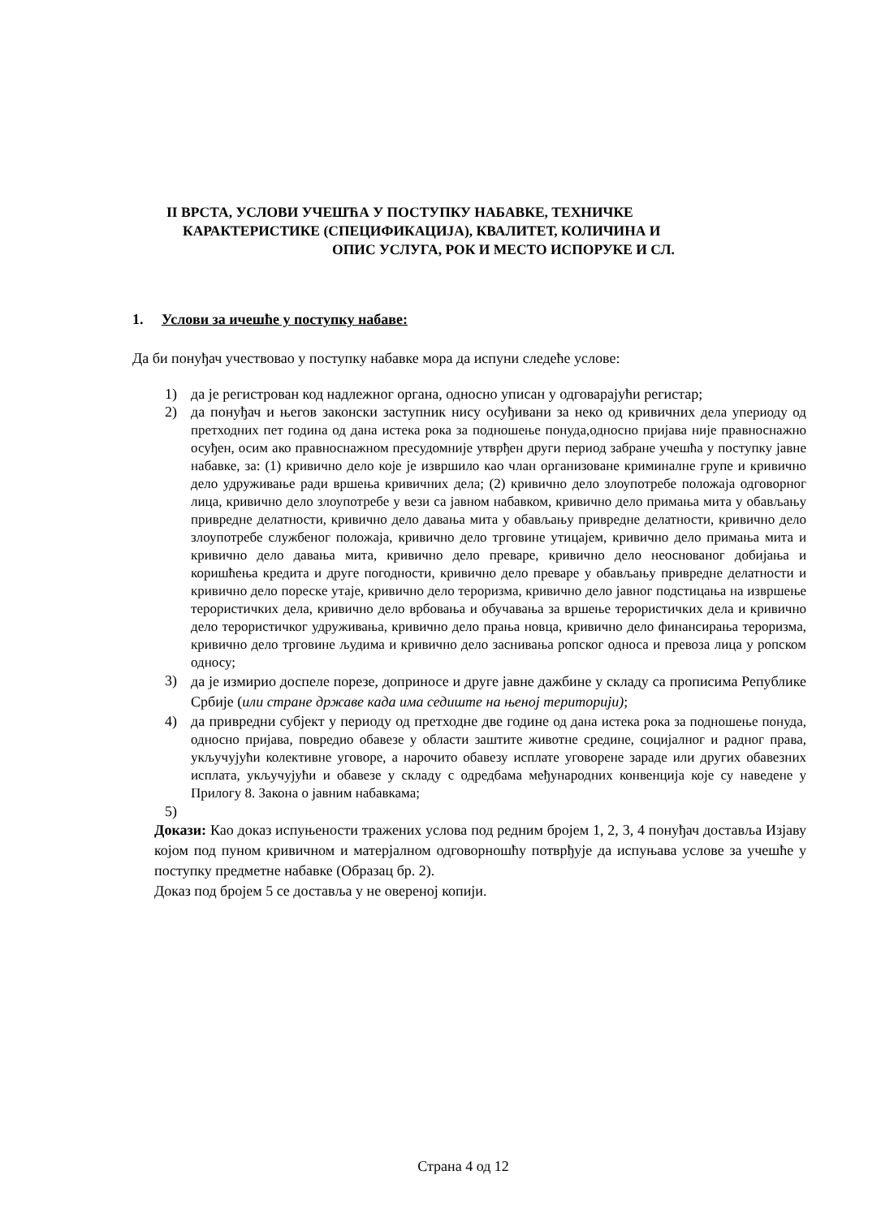II ВРСТА, УСЛОВИ УЧЕШЋА У ПОСТУПКУ НАБАВКЕ, ТЕХНИЧКЕ
КАРАКТЕРИСТИКЕ (СПЕЦИФИКАЦИЈА), КВАЛИТЕТ, КОЛИЧИНА И
ОПИС УСЛУГА, РОК И МЕСТО ИСПОРУКЕ И СЛ.
1. Услови за ичешће у поступку набаве:
Да би понуђач учествовао у поступку набавке мора да испуни следеће услове:
1) да је регистрован код надлежног органа, односно уписан у одговарајући регистар;
2) да понуђач и његов законски заступник нису осуђивани за неко од кривичних дела упериоду од претходних пет година од дана истека рока за подношење понуда,односно пријава није правноснажно осуђен, осим ако правноснажном пресудомније утврђен други период забране учешћа у поступку јавне набавке, за: (1) кривично дело које је извршило као члан организоване криминалне групе и кривично дело удруживање ради вршења кривичних дела; (2) кривично дело злоупотребе положаја одговорног лица, кривично дело злоупотребе у вези са јавном набавком, кривично дело примања мита у обављању привредне делатности, кривично дело давања мита у обављању привредне делатности, кривично дело злоупотребе службеног положаја, кривично дело трговине утицајем, кривично дело примања мита и кривично дело давања мита, кривично дело преваре, кривично дело неоснованог добијања и коришћења кредита и друге погодности, кривично дело преваре у обављању привредне делатности и кривично дело пореске утаје, кривично дело тероризма, кривично дело јавног подстицања на извршење терористичких дела, кривично дело врбовања и обучавања за вршење терористичких дела и кривично дело терористичког удруживања, кривично дело прања новца, кривично дело финансирања тероризма, кривично дело трговине људима и кривично дело заснивања ропског односа и превоза лица у ропском односу;
3) да је измирио доспеле порезе, доприносе и друге јавне дажбине у складу са прописима Републике Србије (или стране државе када има седиште на њеној територији);
4) да привредни субјект у периоду од претходне две године од дана истека рока за подношење понуда, односно пријава, повредио обавезе у области заштите животне средине, социјалног и радног права, укључујући колективне уговоре, а нарочито обавезу исплате уговорене зараде или других обавезних исплата, укључујући и обавезе у складу с одредбама међународних конвенција које су наведене у Прилогу 8. Закона о јавним набавкама;
5)
Докази: Као доказ испуњености тражених услова под редним бројем 1, 2, 3, 4 понуђач доставља Изјаву којом под пуном кривичном и матерјалном одговорношћу потврђује да испуњава услове за учешће у поступку предметне набавке (Образац бр. 2).
Доказ под бројем 5 се доставља у не овереној копији.
Страна 4 од 12